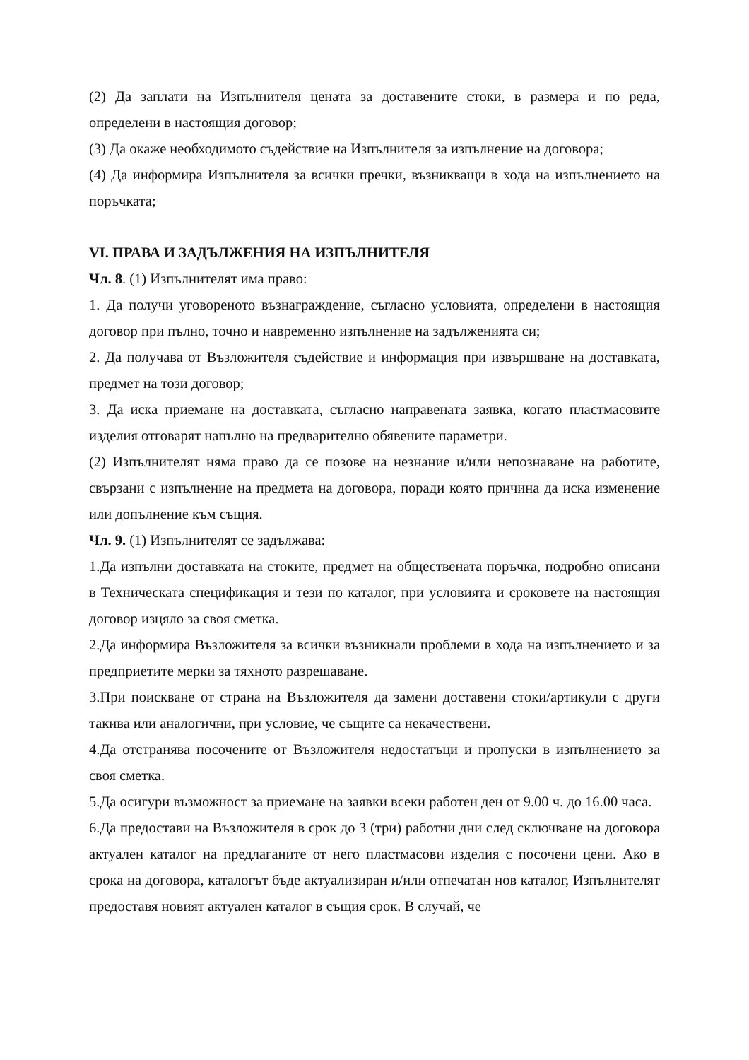(2) Да заплати на Изпълнителя цената за доставените стоки, в размера и по реда, определени в настоящия договор;
(3) Да окаже необходимото съдействие на Изпълнителя за изпълнение на договора;
(4) Да информира Изпълнителя за всички пречки, възникващи в хода на изпълнението на поръчката;
VI. ПРАВА И ЗАДЪЛЖЕНИЯ НА ИЗПЪЛНИТЕЛЯ
Чл. 8. (1) Изпълнителят има право:
1. Да получи уговореното възнаграждение, съгласно условията, определени в настоящия договор при пълно, точно и навременно изпълнение на задълженията си;
2. Да получава от Възложителя съдействие и информация при извършване на доставката, предмет на този договор;
3. Да иска приемане на доставката, съгласно направената заявка, когато пластмасовите изделия отговарят напълно на предварително обявените параметри.
(2) Изпълнителят няма право да се позове на незнание и/или непознаване на работите, свързани с изпълнение на предмета на договора, поради която причина да иска изменение или допълнение към същия.
Чл. 9. (1) Изпълнителят се задължава:
1.Да изпълни доставката на стоките, предмет на обществената поръчка, подробно описани в Техническата спецификация и тези по каталог, при условията и сроковете на настоящия договор изцяло за своя сметка.
2.Да информира Възложителя за всички възникнали проблеми в хода на изпълнението и за предприетите мерки за тяхното разрешаване.
3.При поискване от страна на Възложителя да замени доставени стоки/артикули с други такива или аналогични, при условие, че същите са некачествени.
4.Да отстранява посочените от Възложителя недостатъци и пропуски в изпълнението за своя сметка.
5.Да осигури възможност за приемане на заявки всеки работен ден от 9.00 ч. до 16.00 часа.
6.Да предостави на Възложителя в срок до 3 (три) работни дни след сключване на договора актуален каталог на предлаганите от него пластмасови изделия с посочени цени. Ако в срока на договора, каталогът бъде актуализиран и/или отпечатан нов каталог, Изпълнителят предоставя новият актуален каталог в същия срок. В случай, че